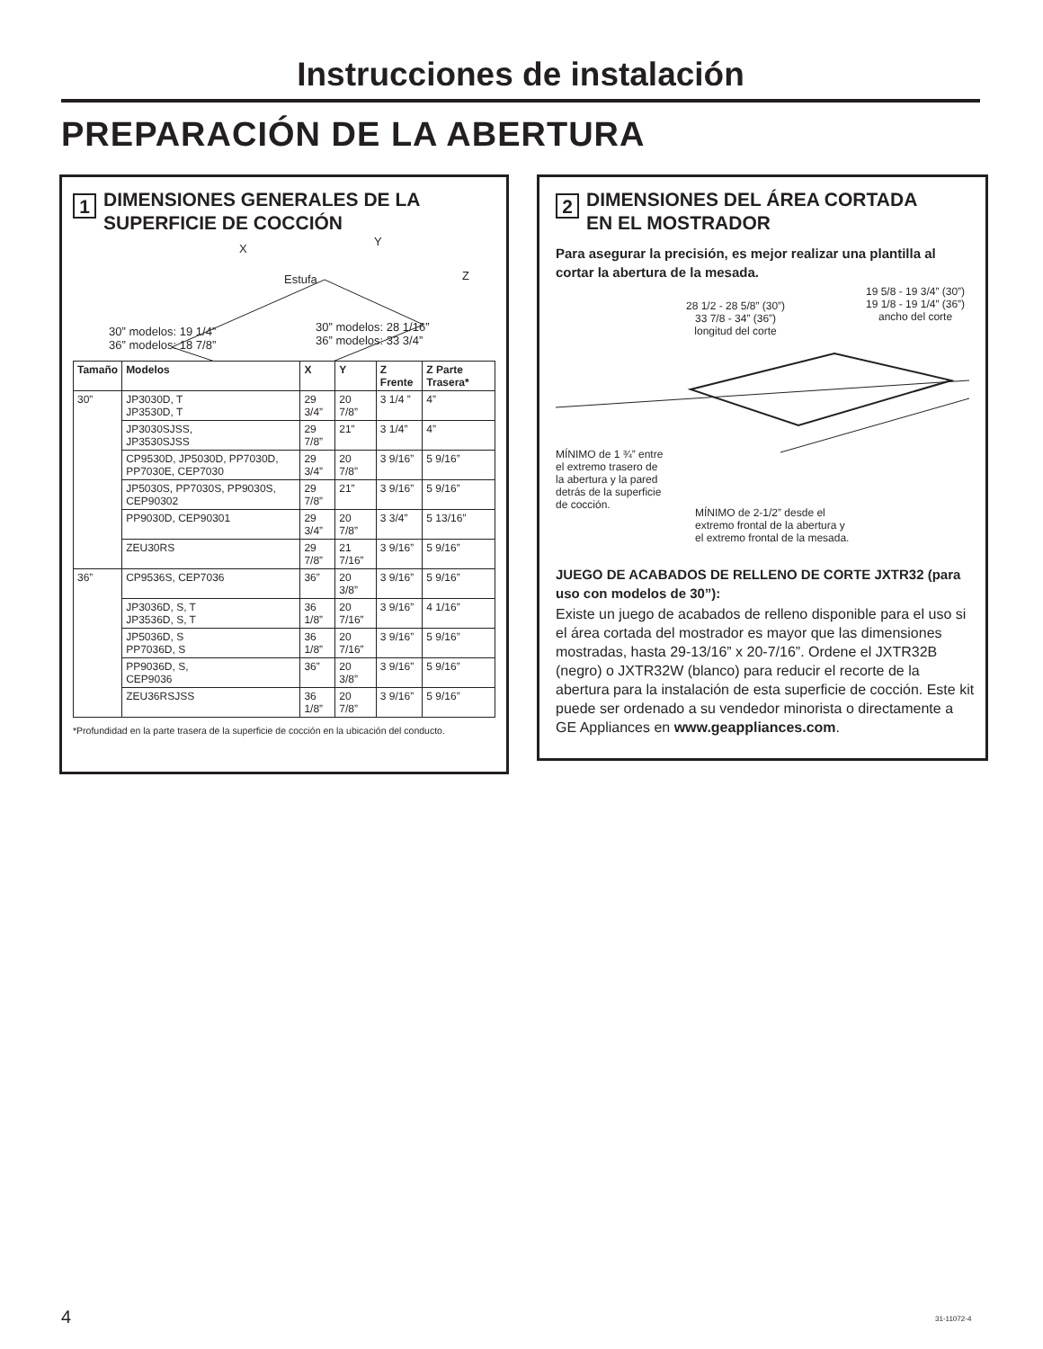Instrucciones de instalación
PREPARACIÓN DE LA ABERTURA
1
DIMENSIONES GENERALES DE LA
SUPERFICIE DE COCCIÓN
X
Y
Z Estufa
30” modelos: 19 1/4”
36” modelos: 18 7/8”
30” modelos: 28 1/16”
36” modelos: 33 3/4”
| Tamaño | Modelos | X | Y | Z Frente | Z Parte Trasera* |
| --- | --- | --- | --- | --- | --- |
| 30” | JP3030D, T JP3530D, T | 29 3/4” | 20 7/8” | 3 1/4 ” | 4” |
| | JP3030SJSS, JP3530SJSS | 29 7/8” | 21” | 3 1/4” | 4” |
| | CP9530D, JP5030D, PP7030D, PP7030E, CEP7030 | 29 3/4” | 20 7/8” | 3 9/16” | 5 9/16” |
| | JP5030S, PP7030S, PP9030S, CEP90302 | 29 7/8” | 21” | 3 9/16” | 5 9/16” |
| | PP9030D, CEP90301 | 29 3/4” | 20 7/8” | 3 3/4” | 5 13/16” |
| | ZEU30RS | 29 7/8” | 21 7/16” | 3 9/16” | 5 9/16” |
| 36” | CP9536S, CEP7036 | 36” | 20 3/8” | 3 9/16” | 5 9/16” |
| | JP3036D, S, T JP3536D, S, T | 36 1/8” | 20 7/16” | 3 9/16” | 4 1/16” |
| | JP5036D, S PP7036D, S | 36 1/8” | 20 7/16” | 3 9/16” | 5 9/16” |
| | PP9036D, S, CEP9036 | 36” | 20 3/8” | 3 9/16” | 5 9/16” |
| | ZEU36RSJSS | 36 1/8” | 20 7/8” | 3 9/16” | 5 9/16” |
*Profundidad en la parte trasera de la superficie de cocción en la ubicación del conducto.
2
DIMENSIONES DEL ÁREA CORTADA
EN EL MOSTRADOR
Para asegurar la precisión, es mejor realizar una plantilla al cortar la abertura de la mesada.
28 1/2 - 28 5/8” (30”)
33 7/8 - 34” (36”)
longitud del corte
19 5/8 - 19 3/4” (30”)
19 1/8 - 19 1/4” (36”)
ancho del corte
MÍNIMO de 1 ¾” entre
el extremo trasero de
la abertura y la pared
detrás de la superficie
de cocción.
MÍNIMO de 2-1/2” desde el
extremo frontal de la abertura y
el extremo frontal de la mesada.
JUEGO DE ACABADOS DE RELLENO DE CORTE JXTR32 (para uso con modelos de 30”):
Existe un juego de acabados de relleno disponible para el uso si el área cortada del mostrador es mayor que las dimensiones mostradas, hasta 29-13/16” x 20-7/16”. Ordene el JXTR32B (negro) o JXTR32W (blanco) para reducir el recorte de la abertura para la instalación de esta superficie de cocción. Este kit puede ser ordenado a su vendedor minorista o directamente a GE Appliances en www.geappliances.com.
4 31-11072-4